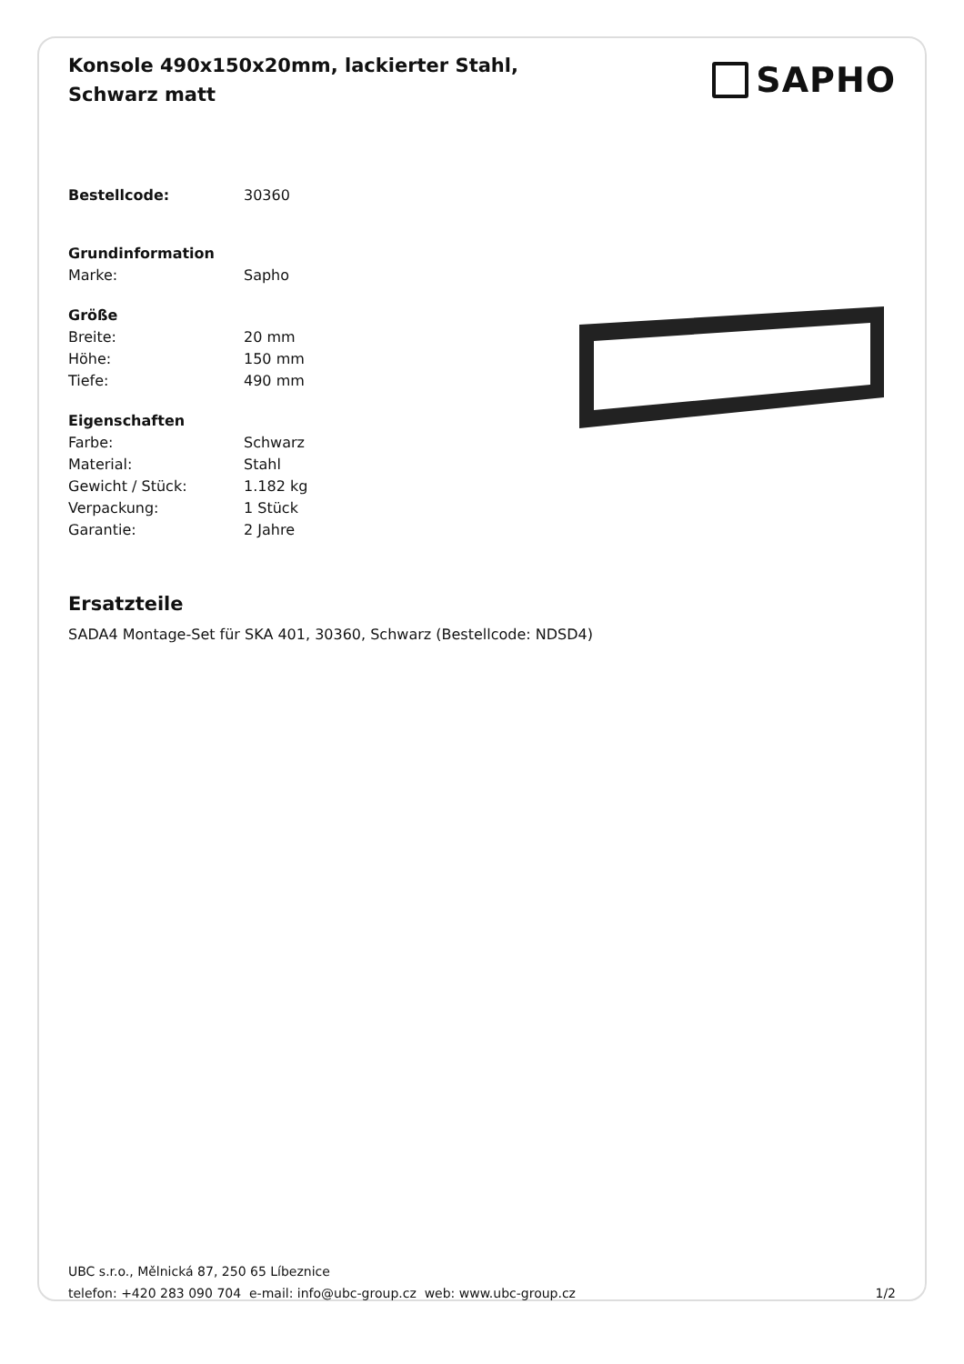Konsole 490x150x20mm, lackierter Stahl, Schwarz matt
SAPHO
| Bestellcode: | 30360 |
| Grundinformation | |
| Marke: | Sapho |
| Größe | |
| Breite: | 20 mm |
| Höhe: | 150 mm |
| Tiefe: | 490 mm |
| Eigenschaften | |
| Farbe: | Schwarz |
| Material: | Stahl |
| Gewicht / Stück: | 1.182 kg |
| Verpackung: | 1 Stück |
| Garantie: | 2 Jahre |
Ersatzteile
SADA4 Montage-Set für SKA 401, 30360, Schwarz (Bestellcode: NDSD4)
UBC s.r.o., Mělnická 87, 250 65 Líbeznice
telefon: +420 283 090 704 e-mail: info@ubc-group.cz web: www.ubc-group.cz 1/2